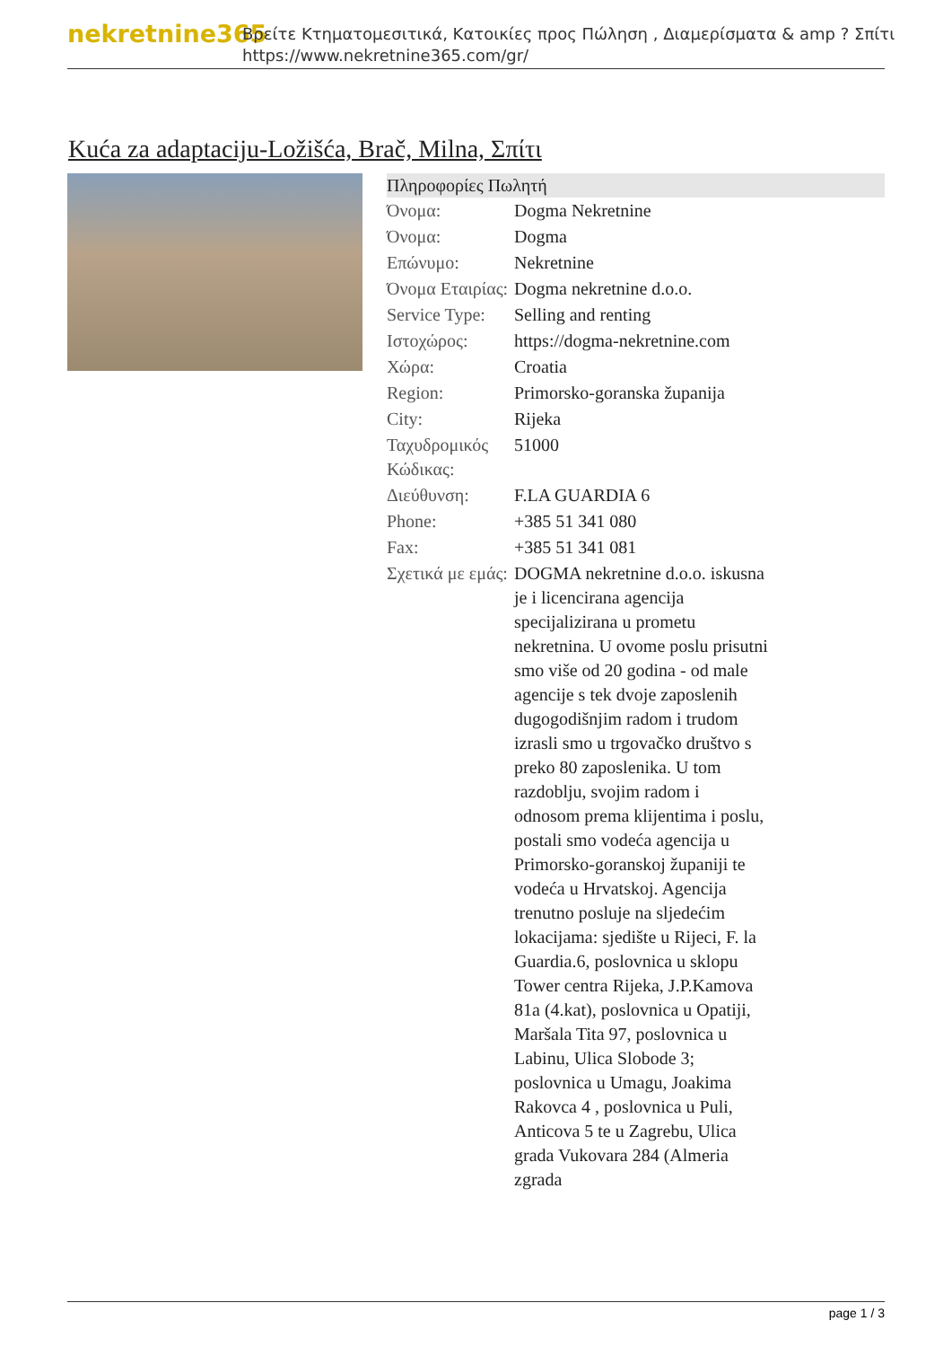nekretnine365
Βρείτε Κτηματομεσιτικά, Κατοικίες προς Πώληση , Διαμερίσματα & amp ? Σπίτι
https://www.nekretnine365.com/gr/
Kuća za adaptaciju-Ložišća, Brač, Milna, Σπίτι
| Πληροφορίες Πωλητή | |
| --- | --- |
| Όνομα: | Dogma Nekretnine |
| Όνομα: | Dogma |
| Επώνυμο: | Nekretnine |
| Όνομα Εταιρίας: | Dogma nekretnine d.o.o. |
| Service Type: | Selling and renting |
| Ιστοχώρος: | https://dogma-nekretnine.com |
| Χώρα: | Croatia |
| Region: | Primorsko-goranska županija |
| City: | Rijeka |
| Ταχυδρομικός Κώδικας: | 51000 |
| Διεύθυνση: | F.LA GUARDIA 6 |
| Phone: | +385 51 341 080 |
| Fax: | +385 51 341 081 |
| Σχετικά με εμάς: | DOGMA nekretnine d.o.o. iskusna je i licencirana agencija specijalizirana u prometu nekretnina. U ovome poslu prisutni smo više od 20 godina - od male agencije s tek dvoje zaposlenih dugogodišnjim radom i trudom izrasli smo u trgovačko društvo s preko 80 zaposlenika. U tom razdoblju, svojim radom i odnosom prema klijentima i poslu, postali smo vodeća agencija u Primorsko-goranskoj županiji te vodeća u Hrvatskoj. Agencija trenutno posluje na sljedećim lokacijama: sjedište u Rijeci, F. la Guardia.6, poslovnica u sklopu Tower centra Rijeka, J.P.Kamova 81a (4.kat), poslovnica u Opatiji, Maršala Tita 97, poslovnica u Labinu, Ulica Slobode 3; poslovnica u Umagu, Joakima Rakovca 4 , poslovnica u Puli, Anticova 5 te u Zagrebu, Ulica grada Vukovara 284 (Almeria zgrada |
page 1 / 3